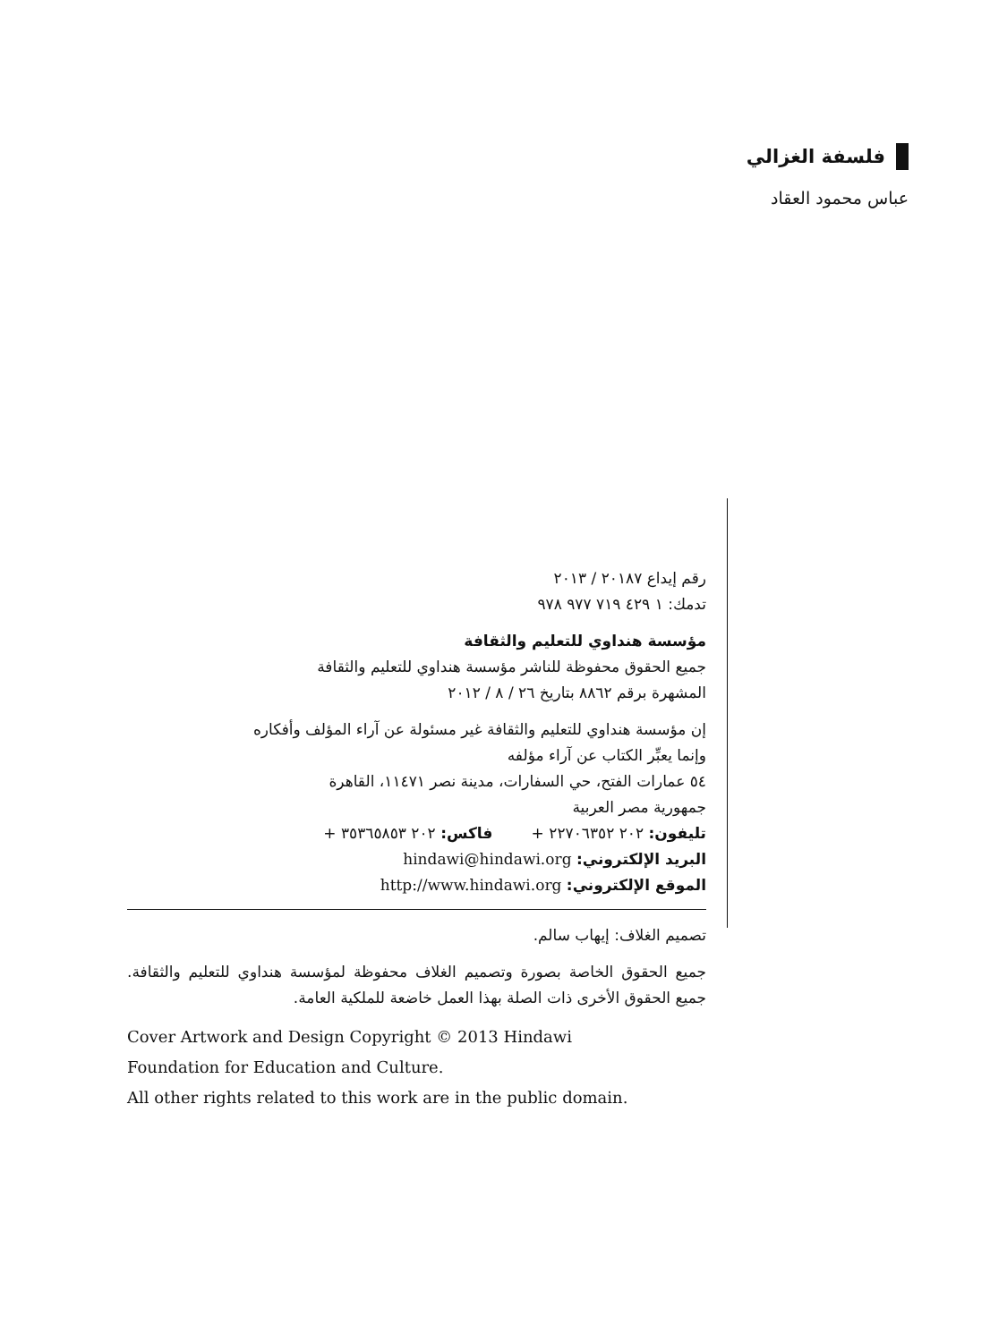فلسفة الغزالي
عباس محمود العقاد
رقم إيداع ٢٠١٨٧ / ٢٠١٣
تدمك: ١ ٤٢٩ ٧١٩ ٩٧٧ ٩٧٨
مؤسسة هنداوي للتعليم والثقافة
جميع الحقوق محفوظة للناشر مؤسسة هنداوي للتعليم والثقافة
المشهرة برقم ٨٨٦٢ بتاريخ ٢٦ / ٨ / ٢٠١٢
إن مؤسسة هنداوي للتعليم والثقافة غير مسئولة عن آراء المؤلف وأفكاره
وإنما يعبِّر الكتاب عن آراء مؤلفه
٥٤ عمارات الفتح، حي السفارات، مدينة نصر ١١٤٧١، القاهرة
جمهورية مصر العربية
تليفون: ٢٠٢ ٢٢٧٠٦٣٥٢ + فاكس: ٢٠٢ ٣٥٣٦٥٨٥٣ +
البريد الإلكتروني: hindawi@hindawi.org
الموقع الإلكتروني: http://www.hindawi.org
تصميم الغلاف: إيهاب سالم.
جميع الحقوق الخاصة بصورة وتصميم الغلاف محفوظة لمؤسسة هنداوي للتعليم والثقافة. جميع الحقوق الأخرى ذات الصلة بهذا العمل خاضعة للملكية العامة.
Cover Artwork and Design Copyright © 2013 Hindawi
Foundation for Education and Culture.
All other rights related to this work are in the public domain.